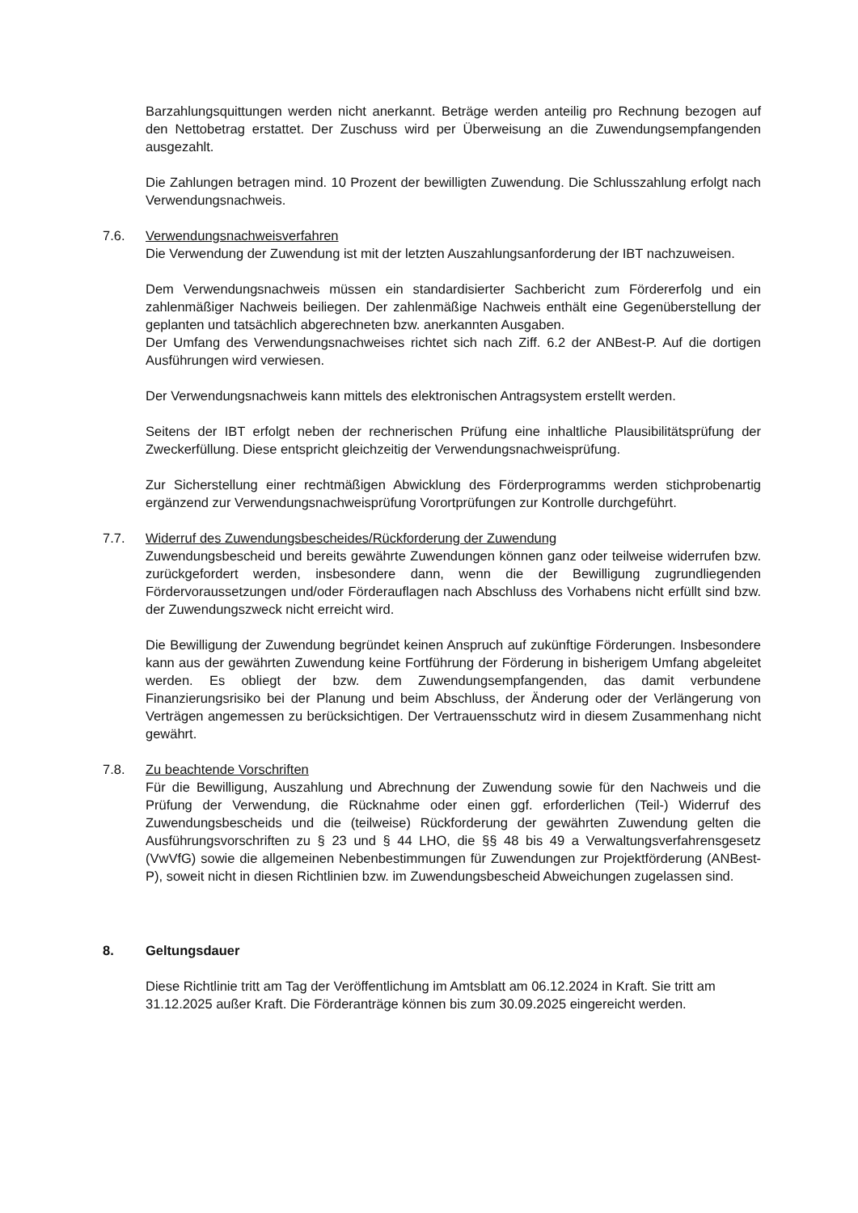Barzahlungsquittungen werden nicht anerkannt. Beträge werden anteilig pro Rechnung bezogen auf den Nettobetrag erstattet. Der Zuschuss wird per Überweisung an die Zuwendungsempfangenden ausgezahlt.
Die Zahlungen betragen mind. 10 Prozent der bewilligten Zuwendung. Die Schlusszahlung erfolgt nach Verwendungsnachweis.
7.6. Verwendungsnachweisverfahren
Die Verwendung der Zuwendung ist mit der letzten Auszahlungsanforderung der IBT nachzuweisen.
Dem Verwendungsnachweis müssen ein standardisierter Sachbericht zum Fördererfolg und ein zahlenmäßiger Nachweis beiliegen. Der zahlenmäßige Nachweis enthält eine Gegenüberstellung der geplanten und tatsächlich abgerechneten bzw. anerkannten Ausgaben.
Der Umfang des Verwendungsnachweises richtet sich nach Ziff. 6.2 der ANBest-P. Auf die dortigen Ausführungen wird verwiesen.
Der Verwendungsnachweis kann mittels des elektronischen Antragsystem erstellt werden.
Seitens der IBT erfolgt neben der rechnerischen Prüfung eine inhaltliche Plausibilitätsprüfung der Zweckerfüllung. Diese entspricht gleichzeitig der Verwendungsnachweisprüfung.
Zur Sicherstellung einer rechtmäßigen Abwicklung des Förderprogramms werden stichprobenartig ergänzend zur Verwendungsnachweisprüfung Vorortprüfungen zur Kontrolle durchgeführt.
7.7. Widerruf des Zuwendungsbescheides/Rückforderung der Zuwendung
Zuwendungsbescheid und bereits gewährte Zuwendungen können ganz oder teilweise widerrufen bzw. zurückgefordert werden, insbesondere dann, wenn die der Bewilligung zugrundliegenden Fördervoraussetzungen und/oder Förderauflagen nach Abschluss des Vorhabens nicht erfüllt sind bzw. der Zuwendungszweck nicht erreicht wird.
Die Bewilligung der Zuwendung begründet keinen Anspruch auf zukünftige Förderungen. Insbesondere kann aus der gewährten Zuwendung keine Fortführung der Förderung in bisherigem Umfang abgeleitet werden. Es obliegt der bzw. dem Zuwendungsempfangenden, das damit verbundene Finanzierungsrisiko bei der Planung und beim Abschluss, der Änderung oder der Verlängerung von Verträgen angemessen zu berücksichtigen. Der Vertrauensschutz wird in diesem Zusammenhang nicht gewährt.
7.8. Zu beachtende Vorschriften
Für die Bewilligung, Auszahlung und Abrechnung der Zuwendung sowie für den Nachweis und die Prüfung der Verwendung, die Rücknahme oder einen ggf. erforderlichen (Teil-) Widerruf des Zuwendungsbescheids und die (teilweise) Rückforderung der gewährten Zuwendung gelten die Ausführungsvorschriften zu § 23 und § 44 LHO, die §§ 48 bis 49 a Verwaltungsverfahrensgesetz (VwVfG) sowie die allgemeinen Nebenbestimmungen für Zuwendungen zur Projektförderung (ANBest-P), soweit nicht in diesen Richtlinien bzw. im Zuwendungsbescheid Abweichungen zugelassen sind.
8. Geltungsdauer
Diese Richtlinie tritt am Tag der Veröffentlichung im Amtsblatt am 06.12.2024 in Kraft. Sie tritt am 31.12.2025 außer Kraft. Die Förderanträge können bis zum 30.09.2025 eingereicht werden.